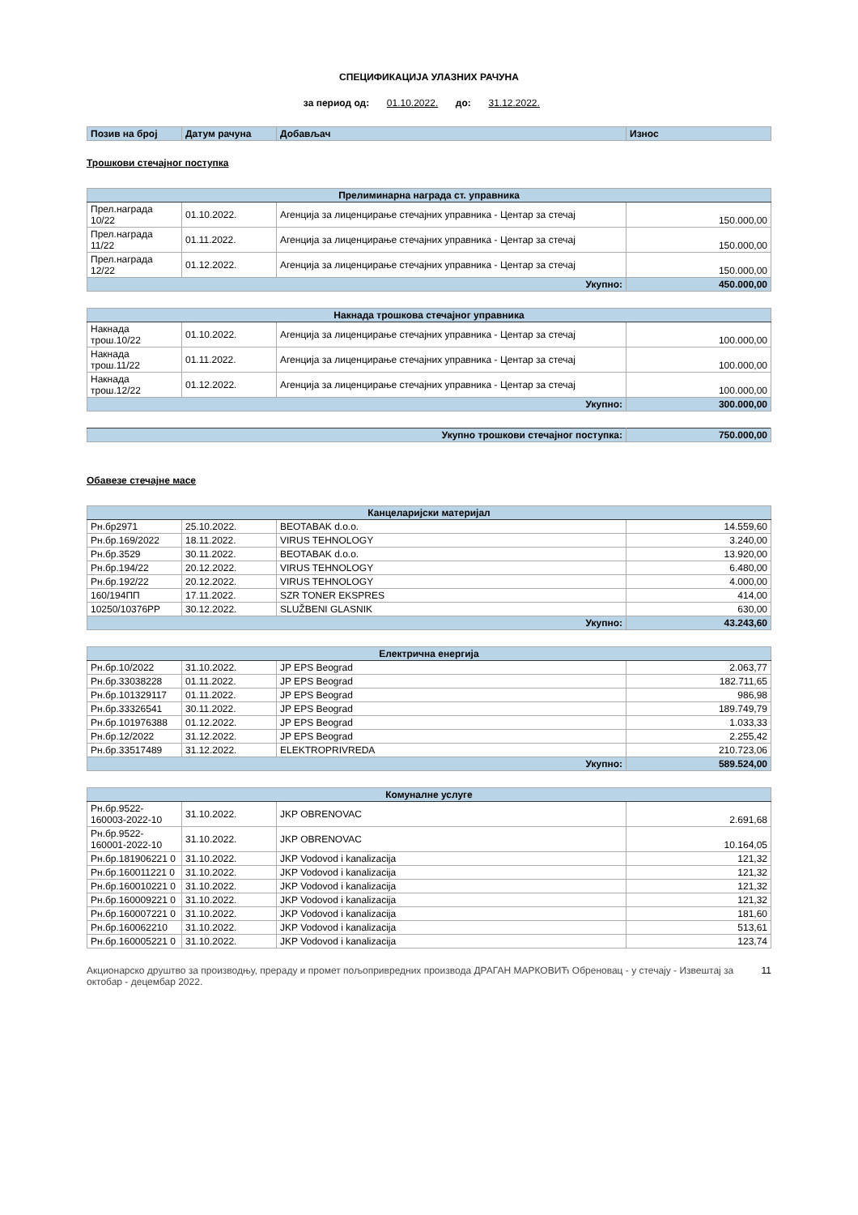СПЕЦИФИКАЦИЈА УЛАЗНИХ РАЧУНА
за период од: 01.10.2022. до: 31.12.2022.
| Позив на број | Датум рачуна | Добављач | Износ |
| --- | --- | --- | --- |
Трошкови стечајног поступка
| Прелиминарна награда ст. управника | | | |
| Прел.награда 10/22 | 01.10.2022. | Агенција за лиценцирање стечајних управника - Центар за стечај | 150.000,00 |
| Прел.награда 11/22 | 01.11.2022. | Агенција за лиценцирање стечајних управника - Центар за стечај | 150.000,00 |
| Прел.награда 12/22 | 01.12.2022. | Агенција за лиценцирање стечајних управника - Центар за стечај | 150.000,00 |
| Укупно: | | | 450.000,00 |
| Накнада трошкова стечајног управника | | | |
| Накнада трош.10/22 | 01.10.2022. | Агенција за лиценцирање стечајних управника - Центар за стечај | 100.000,00 |
| Накнада трош.11/22 | 01.11.2022. | Агенција за лиценцирање стечајних управника - Центар за стечај | 100.000,00 |
| Накнада трош.12/22 | 01.12.2022. | Агенција за лиценцирање стечајних управника - Центар за стечај | 100.000,00 |
| Укупно: | | | 300.000,00 |
| Укупно трошкови стечајног поступка: | 750.000,00 |
Обавезе стечајне масе
| Канцеларијски материјал | | | |
| Рн.бр2971 | 25.10.2022. | BEOTABAK d.o.o. | 14.559,60 |
| Рн.бр.169/2022 | 18.11.2022. | VIRUS TEHNOLOGY | 3.240,00 |
| Рн.бр.3529 | 30.11.2022. | BEOTABAK d.o.o. | 13.920,00 |
| Рн.бр.194/22 | 20.12.2022. | VIRUS TEHNOLOGY | 6.480,00 |
| Рн.бр.192/22 | 20.12.2022. | VIRUS TEHNOLOGY | 4.000,00 |
| 160/194ПП | 17.11.2022. | SZR TONER EKSPRES | 414,00 |
| 10250/10376РР | 30.12.2022. | SLUŽBENI GLASNIK | 630,00 |
| Укупно: | | | 43.243,60 |
| Електрична енергија | | | |
| Рн.бр.10/2022 | 31.10.2022. | JP EPS Beograd | 2.063,77 |
| Рн.бр.33038228 | 01.11.2022. | JP EPS Beograd | 182.711,65 |
| Рн.бр.101329117 | 01.11.2022. | JP EPS Beograd | 986,98 |
| Рн.бр.33326541 | 30.11.2022. | JP EPS Beograd | 189.749,79 |
| Рн.бр.101976388 | 01.12.2022. | JP EPS Beograd | 1.033,33 |
| Рн.бр.12/2022 | 31.12.2022. | JP EPS Beograd | 2.255,42 |
| Рн.бр.33517489 | 31.12.2022. | ELEKTROPRIVREDA | 210.723,06 |
| Укупно: | | | 589.524,00 |
| Комуналне услуге | | | |
| Рн.бр.9522-160003-2022-10 | 31.10.2022. | JKP OBRENOVAC | 2.691,68 |
| Рн.бр.9522-160001-2022-10 | 31.10.2022. | JKP OBRENOVAC | 10.164,05 |
| Рн.бр.181906221 0 | 31.10.2022. | JKP Vodovod i kanalizacija | 121,32 |
| Рн.бр.160011221 0 | 31.10.2022. | JKP Vodovod i kanalizacija | 121,32 |
| Рн.бр.160010221 0 | 31.10.2022. | JKP Vodovod i kanalizacija | 121,32 |
| Рн.бр.160009221 0 | 31.10.2022. | JKP Vodovod i kanalizacija | 121,32 |
| Рн.бр.160007221 0 | 31.10.2022. | JKP Vodovod i kanalizacija | 181,60 |
| Рн.бр.160062210 | 31.10.2022. | JKP Vodovod i kanalizacija | 513,61 |
| Рн.бр.160005221 0 | 31.10.2022. | JKP Vodovod i kanalizacija | 123,74 |
Акционарско друштво за производњу, прераду и промет пољопривредних производа ДРАГАН МАРКОВИЋ Обреновац - у стечају - Извештај за октобар - децембар 2022.
11